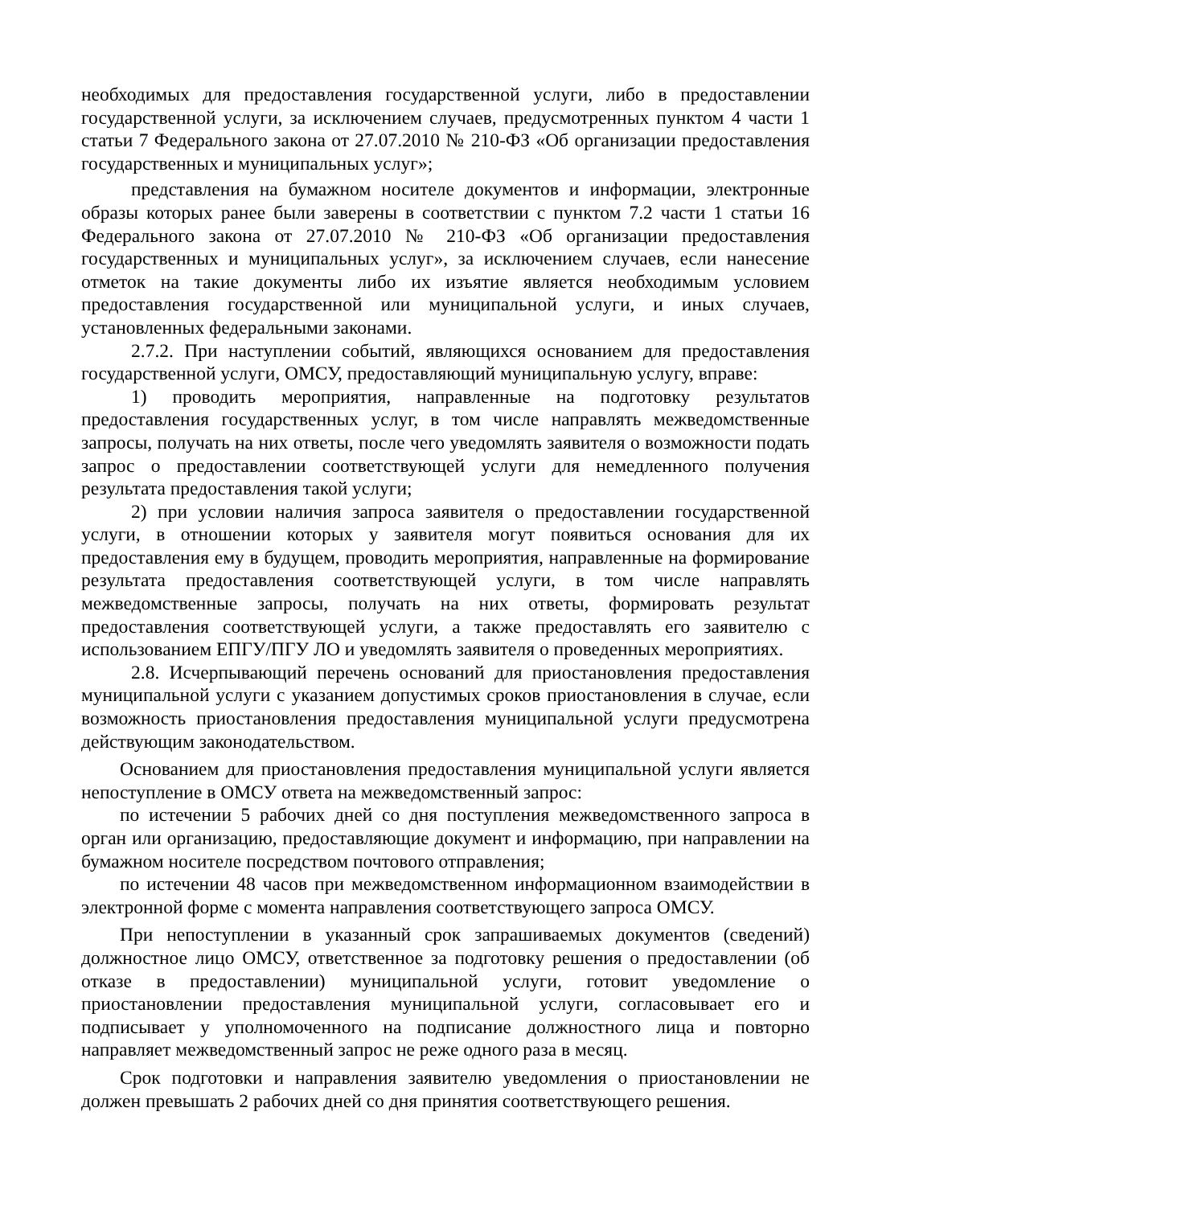необходимых для предоставления государственной услуги, либо в предоставлении государственной услуги, за исключением случаев, предусмотренных пунктом 4 части 1 статьи 7 Федерального закона от 27.07.2010 № 210-ФЗ «Об организации предоставления государственных и муниципальных услуг»;
представления на бумажном носителе документов и информации, электронные образы которых ранее были заверены в соответствии с пунктом 7.2 части 1 статьи 16 Федерального закона от 27.07.2010 № 210-ФЗ «Об организации предоставления государственных и муниципальных услуг», за исключением случаев, если нанесение отметок на такие документы либо их изъятие является необходимым условием предоставления государственной или муниципальной услуги, и иных случаев, установленных федеральными законами.
2.7.2. При наступлении событий, являющихся основанием для предоставления государственной услуги, ОМСУ, предоставляющий муниципальную услугу, вправе:
1) проводить мероприятия, направленные на подготовку результатов предоставления государственных услуг, в том числе направлять межведомственные запросы, получать на них ответы, после чего уведомлять заявителя о возможности подать запрос о предоставлении соответствующей услуги для немедленного получения результата предоставления такой услуги;
2) при условии наличия запроса заявителя о предоставлении государственной услуги, в отношении которых у заявителя могут появиться основания для их предоставления ему в будущем, проводить мероприятия, направленные на формирование результата предоставления соответствующей услуги, в том числе направлять межведомственные запросы, получать на них ответы, формировать результат предоставления соответствующей услуги, а также предоставлять его заявителю с использованием ЕПГУ/ПГУ ЛО и уведомлять заявителя о проведенных мероприятиях.
2.8. Исчерпывающий перечень оснований для приостановления предоставления муниципальной услуги с указанием допустимых сроков приостановления в случае, если возможность приостановления предоставления муниципальной услуги предусмотрена действующим законодательством.
Основанием для приостановления предоставления муниципальной услуги является непоступление в ОМСУ ответа на межведомственный запрос:
по истечении 5 рабочих дней со дня поступления межведомственного запроса в орган или организацию, предоставляющие документ и информацию, при направлении на бумажном носителе посредством почтового отправления;
по истечении 48 часов при межведомственном информационном взаимодействии в электронной форме с момента направления соответствующего запроса ОМСУ.
При непоступлении в указанный срок запрашиваемых документов (сведений) должностное лицо ОМСУ, ответственное за подготовку решения о предоставлении (об отказе в предоставлении) муниципальной услуги, готовит уведомление о приостановлении предоставления муниципальной услуги, согласовывает его и подписывает у уполномоченного на подписание должностного лица и повторно направляет межведомственный запрос не реже одного раза в месяц.
Срок подготовки и направления заявителю уведомления о приостановлении не должен превышать 2 рабочих дней со дня принятия соответствующего решения.